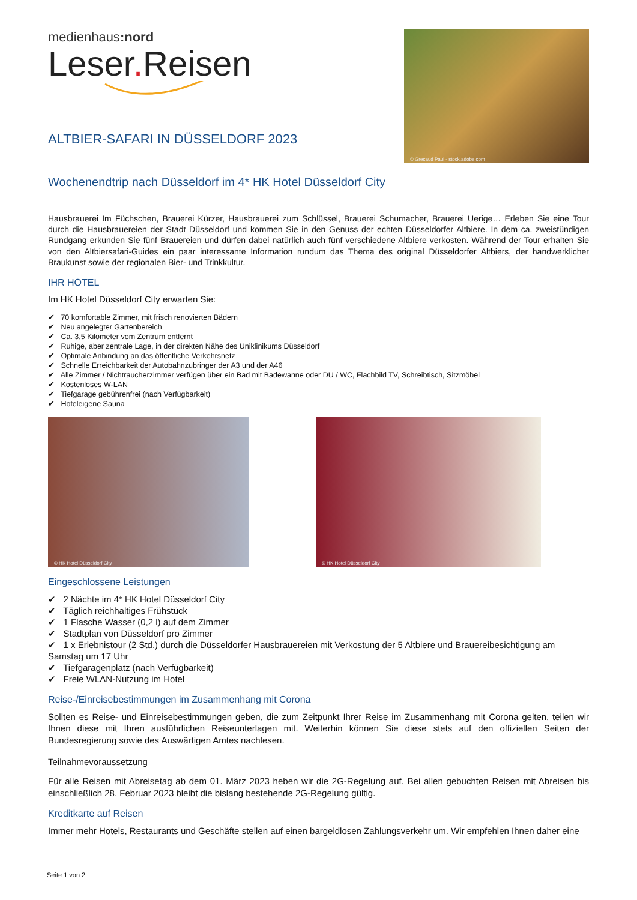medienhaus:nord
Leser. Reisen
ALTBIER-SAFARI IN DÜSSELDORF 2023
© Grecaud Paul - stock.adobe.com
Wochenendtrip nach Düsseldorf im 4* HK Hotel Düsseldorf City
Hausbrauerei Im Füchschen, Brauerei Kürzer, Hausbrauerei zum Schlüssel, Brauerei Schumacher, Brauerei Uerige… Erleben Sie eine Tour durch die Hausbrauereien der Stadt Düsseldorf und kommen Sie in den Genuss der echten Düsseldorfer Altbiere. In dem ca. zweistündigen Rundgang erkunden Sie fünf Brauereien und dürfen dabei natürlich auch fünf verschiedene Altbiere verkosten. Während der Tour erhalten Sie von den Altbiersafari-Guides ein paar interessante Information rundum das Thema des original Düsseldorfer Altbiers, der handwerklicher Braukunst sowie der regionalen Bier- und Trinkkultur.
IHR HOTEL
Im HK Hotel Düsseldorf City erwarten Sie:
✔ 70 komfortable Zimmer, mit frisch renovierten Bädern
✔ Neu angelegter Gartenbereich
✔ Ca. 3,5 Kilometer vom Zentrum entfernt
✔ Ruhige, aber zentrale Lage, in der direkten Nähe des Uniklinikums Düsseldorf
✔ Optimale Anbindung an das öffentliche Verkehrsnetz
✔ Schnelle Erreichbarkeit der Autobahnzubringer der A3 und der A46
✔ Alle Zimmer / Nichtraucherzimmer verfügen über ein Bad mit Badewanne oder DU / WC, Flachbild TV, Schreibtisch, Sitzmöbel
✔ Kostenloses W-LAN
✔ Tiefgarage gebührenfrei (nach Verfügbarkeit)
✔ Hoteleigene Sauna
© HK Hotel Düsseldorf City
© HK Hotel Düsseldorf City
Eingeschlossene Leistungen
✔ 2 Nächte im 4* HK Hotel Düsseldorf City
✔ Täglich reichhaltiges Frühstück
✔ 1 Flasche Wasser (0,2 l) auf dem Zimmer
✔ Stadtplan von Düsseldorf pro Zimmer
✔ 1 x Erlebnistour (2 Std.) durch die Düsseldorfer Hausbrauereien mit Verkostung der 5 Altbiere und Brauereibesichtigung am Samstag um 17 Uhr
✔ Tiefgaragenplatz (nach Verfügbarkeit)
✔ Freie WLAN-Nutzung im Hotel
Reise-/Einreisebestimmungen im Zusammenhang mit Corona
Sollten es Reise- und Einreisebestimmungen geben, die zum Zeitpunkt Ihrer Reise im Zusammenhang mit Corona gelten, teilen wir Ihnen diese mit Ihren ausführlichen Reiseunterlagen mit. Weiterhin können Sie diese stets auf den offiziellen Seiten der Bundesregierung sowie des Auswärtigen Amtes nachlesen.
Teilnahmevoraussetzung
Für alle Reisen mit Abreisetag ab dem 01. März 2023 heben wir die 2G-Regelung auf. Bei allen gebuchten Reisen mit Abreisen bis einschließlich 28. Februar 2023 bleibt die bislang bestehende 2G-Regelung gültig.
Kreditkarte auf Reisen
Immer mehr Hotels, Restaurants und Geschäfte stellen auf einen bargeldlosen Zahlungsverkehr um. Wir empfehlen Ihnen daher eine
Seite 1 von 2